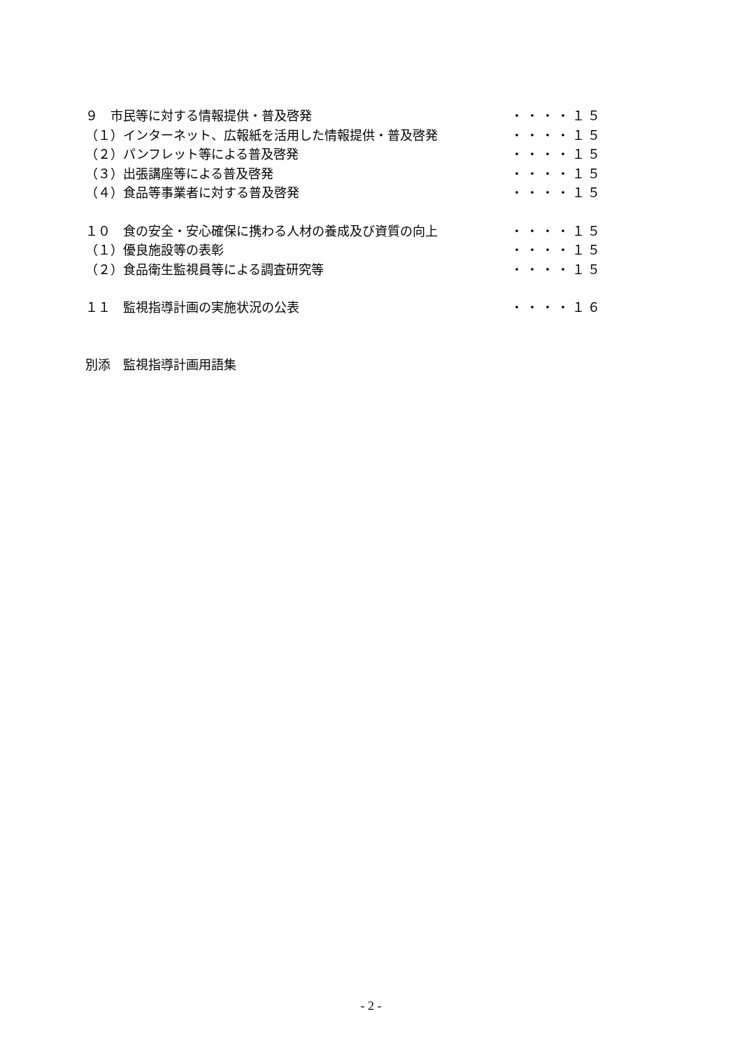９　市民等に対する情報提供・普及啓発 ・・・・１５
（１）インターネット、広報紙を活用した情報提供・普及啓発 ・・・・１５
（２）パンフレット等による普及啓発 ・・・・１５
（３）出張講座等による普及啓発 ・・・・１５
（４）食品等事業者に対する普及啓発 ・・・・１５
１０　食の安全・安心確保に携わる人材の養成及び資質の向上 ・・・・１５
（１）優良施設等の表彰 ・・・・１５
（２）食品衛生監視員等による調査研究等 ・・・・１５
１１　監視指導計画の実施状況の公表 ・・・・１６
別添　監視指導計画用語集
- 2 -